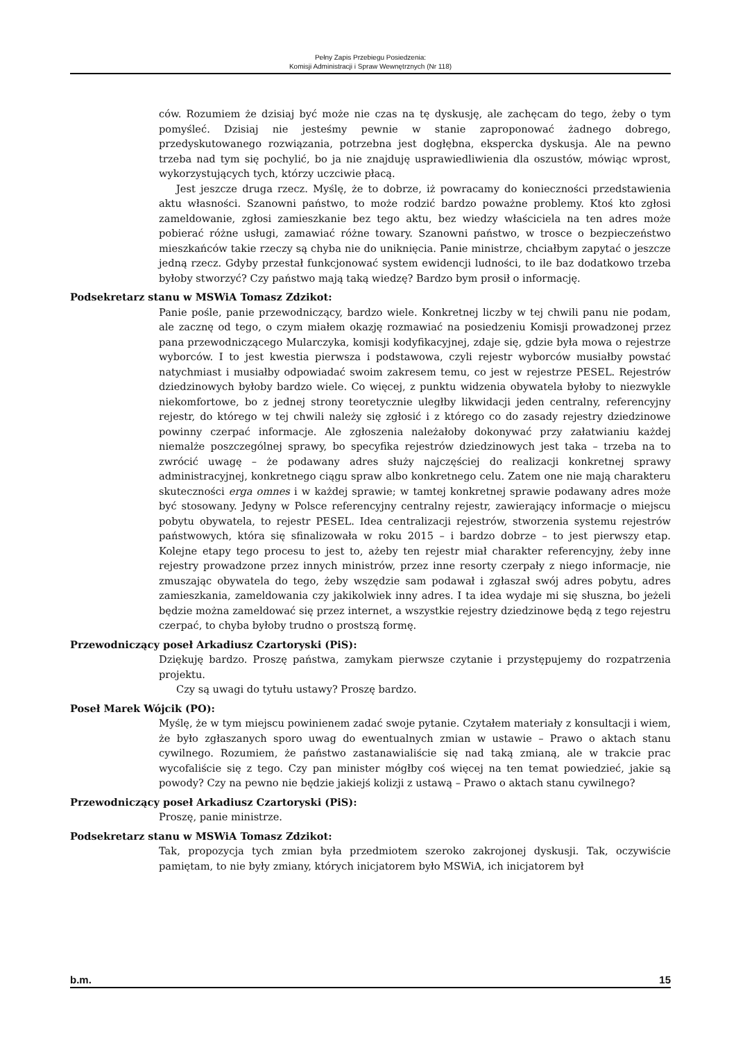Pełny Zapis Przebiegu Posiedzenia:
Komisji Administracji i Spraw Wewnętrznych (Nr 118)
ców. Rozumiem że dzisiaj być może nie czas na tę dyskusję, ale zachęcam do tego, żeby o tym pomyśleć. Dzisiaj nie jesteśmy pewnie w stanie zaproponować żadnego dobrego, przedyskutowanego rozwiązania, potrzebna jest dogłębna, ekspercka dyskusja. Ale na pewno trzeba nad tym się pochylić, bo ja nie znajduję usprawiedliwienia dla oszustów, mówiąc wprost, wykorzystujących tych, którzy uczciwie płacą.
Jest jeszcze druga rzecz. Myślę, że to dobrze, iż powracamy do konieczności przedstawienia aktu własności. Szanowni państwo, to może rodzić bardzo poważne problemy. Ktoś kto zgłosi zameldowanie, zgłosi zamieszkanie bez tego aktu, bez wiedzy właściciela na ten adres może pobierać różne usługi, zamawiać różne towary. Szanowni państwo, w trosce o bezpieczeństwo mieszkańców takie rzeczy są chyba nie do uniknięcia. Panie ministrze, chciałbym zapytać o jeszcze jedną rzecz. Gdyby przestał funkcjonować system ewidencji ludności, to ile baz dodatkowo trzeba byłoby stworzyć? Czy państwo mają taką wiedzę? Bardzo bym prosił o informację.
Podsekretarz stanu w MSWiA Tomasz Zdzikot:
Panie pośle, panie przewodniczący, bardzo wiele. Konkretnej liczby w tej chwili panu nie podam, ale zacznę od tego, o czym miałem okazję rozmawiać na posiedzeniu Komisji prowadzonej przez pana przewodniczącego Mularczyka, komisji kodyfikacyjnej, zdaje się, gdzie była mowa o rejestrze wyborców. I to jest kwestia pierwsza i podstawowa, czyli rejestr wyborców musiałby powstać natychmiast i musiałby odpowiadać swoim zakresem temu, co jest w rejestrze PESEL. Rejestrów dziedzinowych byłoby bardzo wiele. Co więcej, z punktu widzenia obywatela byłoby to niezwykle niekomfortowe, bo z jednej strony teoretycznie uległby likwidacji jeden centralny, referencyjny rejestr, do którego w tej chwili należy się zgłosić i z którego co do zasady rejestry dziedzinowe powinny czerpać informacje. Ale zgłoszenia należałoby dokonywać przy załatwianiu każdej niemalże poszczególnej sprawy, bo specyfika rejestrów dziedzinowych jest taka – trzeba na to zwrócić uwagę – że podawany adres służy najczęściej do realizacji konkretnej sprawy administracyjnej, konkretnego ciągu spraw albo konkretnego celu. Zatem one nie mają charakteru skuteczności erga omnes i w każdej sprawie; w tamtej konkretnej sprawie podawany adres może być stosowany. Jedyny w Polsce referencyjny centralny rejestr, zawierający informacje o miejscu pobytu obywatela, to rejestr PESEL. Idea centralizacji rejestrów, stworzenia systemu rejestrów państwowych, która się sfinalizowała w roku 2015 – i bardzo dobrze – to jest pierwszy etap. Kolejne etapy tego procesu to jest to, ażeby ten rejestr miał charakter referencyjny, żeby inne rejestry prowadzone przez innych ministrów, przez inne resorty czerpały z niego informacje, nie zmuszając obywatela do tego, żeby wszędzie sam podawał i zgłaszał swój adres pobytu, adres zamieszkania, zameldowania czy jakikolwiek inny adres. I ta idea wydaje mi się słuszna, bo jeżeli będzie można zameldować się przez internet, a wszystkie rejestry dziedzinowe będą z tego rejestru czerpać, to chyba byłoby trudno o prostszą formę.
Przewodniczący poseł Arkadiusz Czartoryski (PiS):
Dziękuję bardzo. Proszę państwa, zamykam pierwsze czytanie i przystępujemy do rozpatrzenia projektu.
Czy są uwagi do tytułu ustawy? Proszę bardzo.
Poseł Marek Wójcik (PO):
Myślę, że w tym miejscu powinienem zadać swoje pytanie. Czytałem materiały z konsultacji i wiem, że było zgłaszanych sporo uwag do ewentualnych zmian w ustawie – Prawo o aktach stanu cywilnego. Rozumiem, że państwo zastanawialiście się nad taką zmianą, ale w trakcie prac wycofaliście się z tego. Czy pan minister mógłby coś więcej na ten temat powiedzieć, jakie są powody? Czy na pewno nie będzie jakiejś kolizji z ustawą – Prawo o aktach stanu cywilnego?
Przewodniczący poseł Arkadiusz Czartoryski (PiS):
Proszę, panie ministrze.
Podsekretarz stanu w MSWiA Tomasz Zdzikot:
Tak, propozycja tych zmian była przedmiotem szeroko zakrojonej dyskusji. Tak, oczywiście pamiętam, to nie były zmiany, których inicjatorem było MSWiA, ich inicjatorem był
b.m. 15